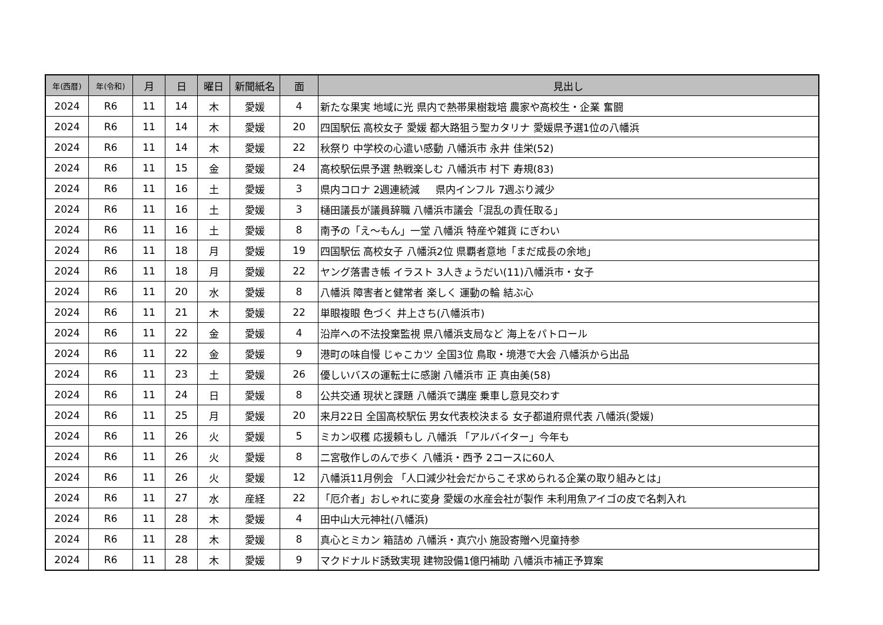| 年(西暦) | 年(令和) | 月 | 日 | 曜日 | 新聞紙名 | 面 | 見出し |
| --- | --- | --- | --- | --- | --- | --- | --- |
| 2024 | R6 | 11 | 14 | 木 | 愛媛 | 4 | 新たな果実 地域に光 県内で熱帯果樹栽培 農家や高校生・企業 奮闘 |
| 2024 | R6 | 11 | 14 | 木 | 愛媛 | 20 | 四国駅伝 高校女子 愛媛 都大路狙う聖カタリナ 愛媛県予選1位の八幡浜 |
| 2024 | R6 | 11 | 14 | 木 | 愛媛 | 22 | 秋祭り 中学校の心遣い感動 八幡浜市 永井 佳栄(52) |
| 2024 | R6 | 11 | 15 | 金 | 愛媛 | 24 | 高校駅伝県予選 熱戦楽しむ 八幡浜市 村下 寿規(83) |
| 2024 | R6 | 11 | 16 | 土 | 愛媛 | 3 | 県内コロナ 2週連続減 県内インフル 7週ぶり減少 |
| 2024 | R6 | 11 | 16 | 土 | 愛媛 | 3 | 樋田議長が議員辞職 八幡浜市議会「混乱の責任取る」 |
| 2024 | R6 | 11 | 16 | 土 | 愛媛 | 8 | 南予の「え～もん」一堂 八幡浜 特産や雑貨 にぎわい |
| 2024 | R6 | 11 | 18 | 月 | 愛媛 | 19 | 四国駅伝 高校女子 八幡浜2位 県覇者意地「まだ成長の余地」 |
| 2024 | R6 | 11 | 18 | 月 | 愛媛 | 22 | ヤング落書き帳 イラスト 3人きょうだい(11)八幡浜市・女子 |
| 2024 | R6 | 11 | 20 | 水 | 愛媛 | 8 | 八幡浜 障害者と健常者 楽しく 運動の輪 結ぶ心 |
| 2024 | R6 | 11 | 21 | 木 | 愛媛 | 22 | 単眼複眼 色づく 井上さち(八幡浜市) |
| 2024 | R6 | 11 | 22 | 金 | 愛媛 | 4 | 沿岸への不法投棄監視 県八幡浜支局など 海上をパトロール |
| 2024 | R6 | 11 | 22 | 金 | 愛媛 | 9 | 港町の味自慢 じゃこカツ 全国3位 鳥取・境港で大会 八幡浜から出品 |
| 2024 | R6 | 11 | 23 | 土 | 愛媛 | 26 | 優しいバスの運転士に感謝 八幡浜市 正 真由美(58) |
| 2024 | R6 | 11 | 24 | 日 | 愛媛 | 8 | 公共交通 現状と課題 八幡浜で講座 乗車し意見交わす |
| 2024 | R6 | 11 | 25 | 月 | 愛媛 | 20 | 来月22日 全国高校駅伝 男女代表校決まる 女子都道府県代表 八幡浜(愛媛) |
| 2024 | R6 | 11 | 26 | 火 | 愛媛 | 5 | ミカン収穫 応援頼もし 八幡浜 「アルバイター」今年も |
| 2024 | R6 | 11 | 26 | 火 | 愛媛 | 8 | 二宮敬作しのんで歩く 八幡浜・西予 2コースに60人 |
| 2024 | R6 | 11 | 26 | 火 | 愛媛 | 12 | 八幡浜11月例会 「人口減少社会だからこそ求められる企業の取り組みとは」 |
| 2024 | R6 | 11 | 27 | 水 | 産経 | 22 | 「厄介者」おしゃれに変身 愛媛の水産会社が製作 未利用魚アイゴの皮で名刺入れ |
| 2024 | R6 | 11 | 28 | 木 | 愛媛 | 4 | 田中山大元神社(八幡浜) |
| 2024 | R6 | 11 | 28 | 木 | 愛媛 | 8 | 真心とミカン 箱詰め 八幡浜・真穴小 施設寄贈へ児童持参 |
| 2024 | R6 | 11 | 28 | 木 | 愛媛 | 9 | マクドナルド誘致実現 建物設備1億円補助 八幡浜市補正予算案 |